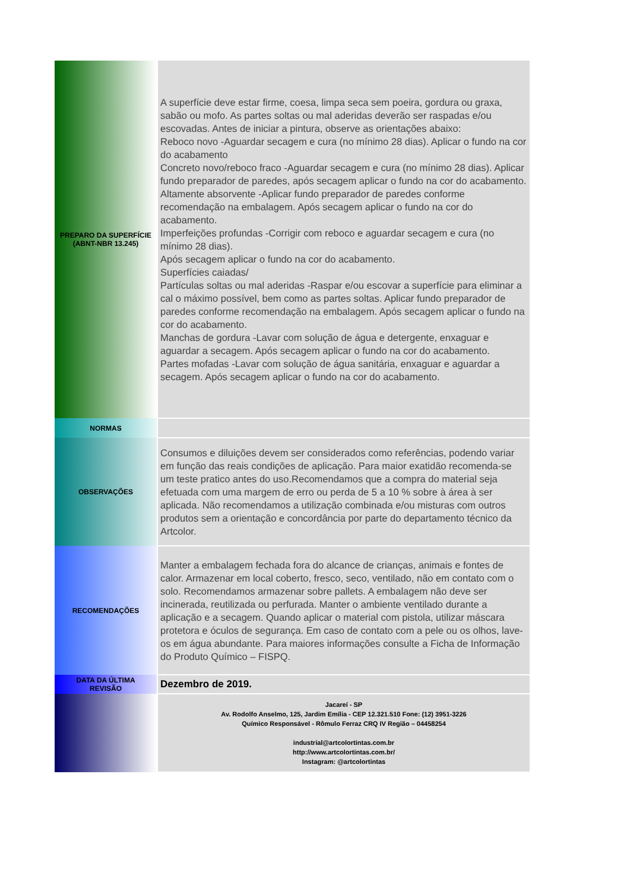| PREPARO DA SUPERFÍCIE (ABNT-NBR 13.245) | A superfície deve estar firme, coesa, limpa seca sem poeira, gordura ou graxa, sabão ou mofo. As partes soltas ou mal aderidas deverão ser raspadas e/ou escovadas. Antes de iniciar a pintura, observe as orientações abaixo: Reboco novo -Aguardar secagem e cura (no mínimo 28 dias). Aplicar o fundo na cor do acabamento Concreto novo/reboco fraco -Aguardar secagem e cura (no mínimo 28 dias). Aplicar fundo preparador de paredes, após secagem aplicar o fundo na cor do acabamento. Altamente absorvente -Aplicar fundo preparador de paredes conforme recomendação na embalagem. Após secagem aplicar o fundo na cor do acabamento. Imperfeições profundas -Corrigir com reboco e aguardar secagem e cura (no mínimo 28 dias). Após secagem aplicar o fundo na cor do acabamento. Superfícies caiadas/ Partículas soltas ou mal aderidas -Raspar e/ou escovar a superfície para eliminar a cal o máximo possível, bem como as partes soltas. Aplicar fundo preparador de paredes conforme recomendação na embalagem. Após secagem aplicar o fundo na cor do acabamento. Manchas de gordura -Lavar com solução de água e detergente, enxaguar e aguardar a secagem. Após secagem aplicar o fundo na cor do acabamento. Partes mofadas -Lavar com solução de água sanitária, enxaguar e aguardar a secagem. Após secagem aplicar o fundo na cor do acabamento. |
| NORMAS | |
| OBSERVAÇÕES | Consumos e diluições devem ser considerados como referências, podendo variar em função das reais condições de aplicação. Para maior exatidão recomenda-se um teste pratico antes do uso.Recomendamos que a compra do material seja efetuada com uma margem de erro ou perda de 5 a 10 % sobre à área à ser aplicada. Não recomendamos a utilização combinada e/ou misturas com outros produtos sem a orientação e concordância por parte do departamento técnico da Artcolor. |
| RECOMENDAÇÕES | Manter a embalagem fechada fora do alcance de crianças, animais e fontes de calor. Armazenar em local coberto, fresco, seco, ventilado, não em contato com o solo. Recomendamos armazenar sobre pallets. A embalagem não deve ser incinerada, reutilizada ou perfurada. Manter o ambiente ventilado durante a aplicação e a secagem. Quando aplicar o material com pistola, utilizar máscara protetora e óculos de segurança. Em caso de contato com a pele ou os olhos, lave-os em água abundante. Para maiores informações consulte a Ficha de Informação do Produto Químico – FISPQ. |
| DATA DA ÚLTIMA REVISÃO | Dezembro de 2019. |
| | Jacareí - SP Av. Rodolfo Anselmo, 125, Jardim Emília - CEP 12.321.510 Fone: (12) 3951-3226 Químico Responsável - Rômulo Ferraz CRQ IV Região – 04458254 industrial@artcolortintas.com.br http://www.artcolortintas.com.br/ Instagram: @artcolortintas |